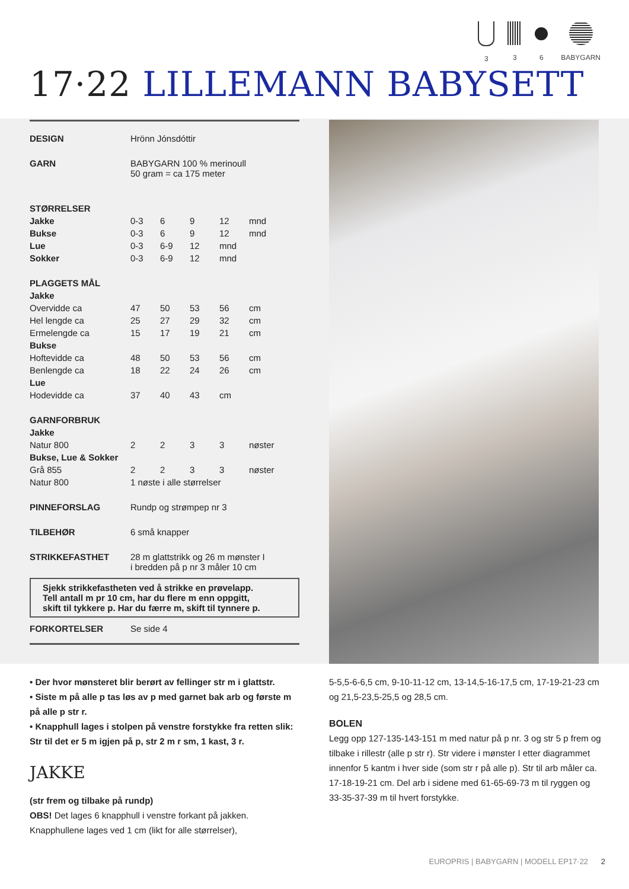3 3 6 BABYGARN
17·22 LILLEMANN BABYSETT
| DESIGN | Hrönn Jónsdóttir | | | | |
| GARN | BABYGARN 100 % merinoull 50 gram = ca 175 meter | | | | |
| STØRRELSER | | | | | |
| Jakke | 0-3 | 6 | 9 | 12 | mnd |
| Bukse | 0-3 | 6 | 9 | 12 | mnd |
| Lue | 0-3 | 6-9 | 12 | mnd | |
| Sokker | 0-3 | 6-9 | 12 | mnd | |
| PLAGGETS MÅL | | | | | |
| Jakke | | | | | |
| Overvidde ca | 47 | 50 | 53 | 56 | cm |
| Hel lengde ca | 25 | 27 | 29 | 32 | cm |
| Ermelengde ca | 15 | 17 | 19 | 21 | cm |
| Bukse | | | | | |
| Hoftevidde ca | 48 | 50 | 53 | 56 | cm |
| Benlengde ca | 18 | 22 | 24 | 26 | cm |
| Lue | | | | | |
| Hodevidde ca | 37 | 40 | 43 | cm | |
| GARNFORBRUK | | | | | |
| Jakke | | | | | |
| Natur 800 | 2 | 2 | 3 | 3 | nøster |
| Bukse, Lue & Sokker | | | | | |
| Grå 855 | 2 | 2 | 3 | 3 | nøster |
| Natur 800 | 1 nøste i alle størrelser | | | | |
| PINNEFORSLAG | Rundp og strømpep nr 3 | | | | |
| TILBEHØR | 6 små knapper | | | | |
| STRIKKEFASTHET | 28 m glattstrikk og 26 m mønster I i bredden på p nr 3 måler 10 cm | | | | |
Sjekk strikkefastheten ved å strikke en prøvelapp.
Tell antall m pr 10 cm, har du flere m enn oppgitt,
skift til tykkere p. Har du færre m, skift til tynnere p.
| FORKORTELSER | Se side 4 |
• Der hvor mønsteret blir berørt av fellinger str m i glattstr.
• Siste m på alle p tas løs av p med garnet bak arb og første m på alle p str r.
• Knapphull lages i stolpen på venstre forstykke fra retten slik: Str til det er 5 m igjen på p, str 2 m r sm, 1 kast, 3 r.
JAKKE
(str frem og tilbake på rundp)
OBS! Det lages 6 knapphull i venstre forkant på jakken. Knapphullene lages ved 1 cm (likt for alle størrelser),
5-5,5-6-6,5 cm, 9-10-11-12 cm, 13-14,5-16-17,5 cm, 17-19-21-23 cm og 21,5-23,5-25,5 og 28,5 cm.
BOLEN
Legg opp 127-135-143-151 m med natur på p nr. 3 og str 5 p frem og tilbake i rillestr (alle p str r). Str videre i mønster I etter diagrammet innenfor 5 kantm i hver side (som str r på alle p). Str til arb måler ca. 17-18-19-21 cm. Del arb i sidene med 61-65-69-73 m til ryggen og 33-35-37-39 m til hvert forstykke.
EUROPRIS | BABYGARN | MODELL EP17·22 2